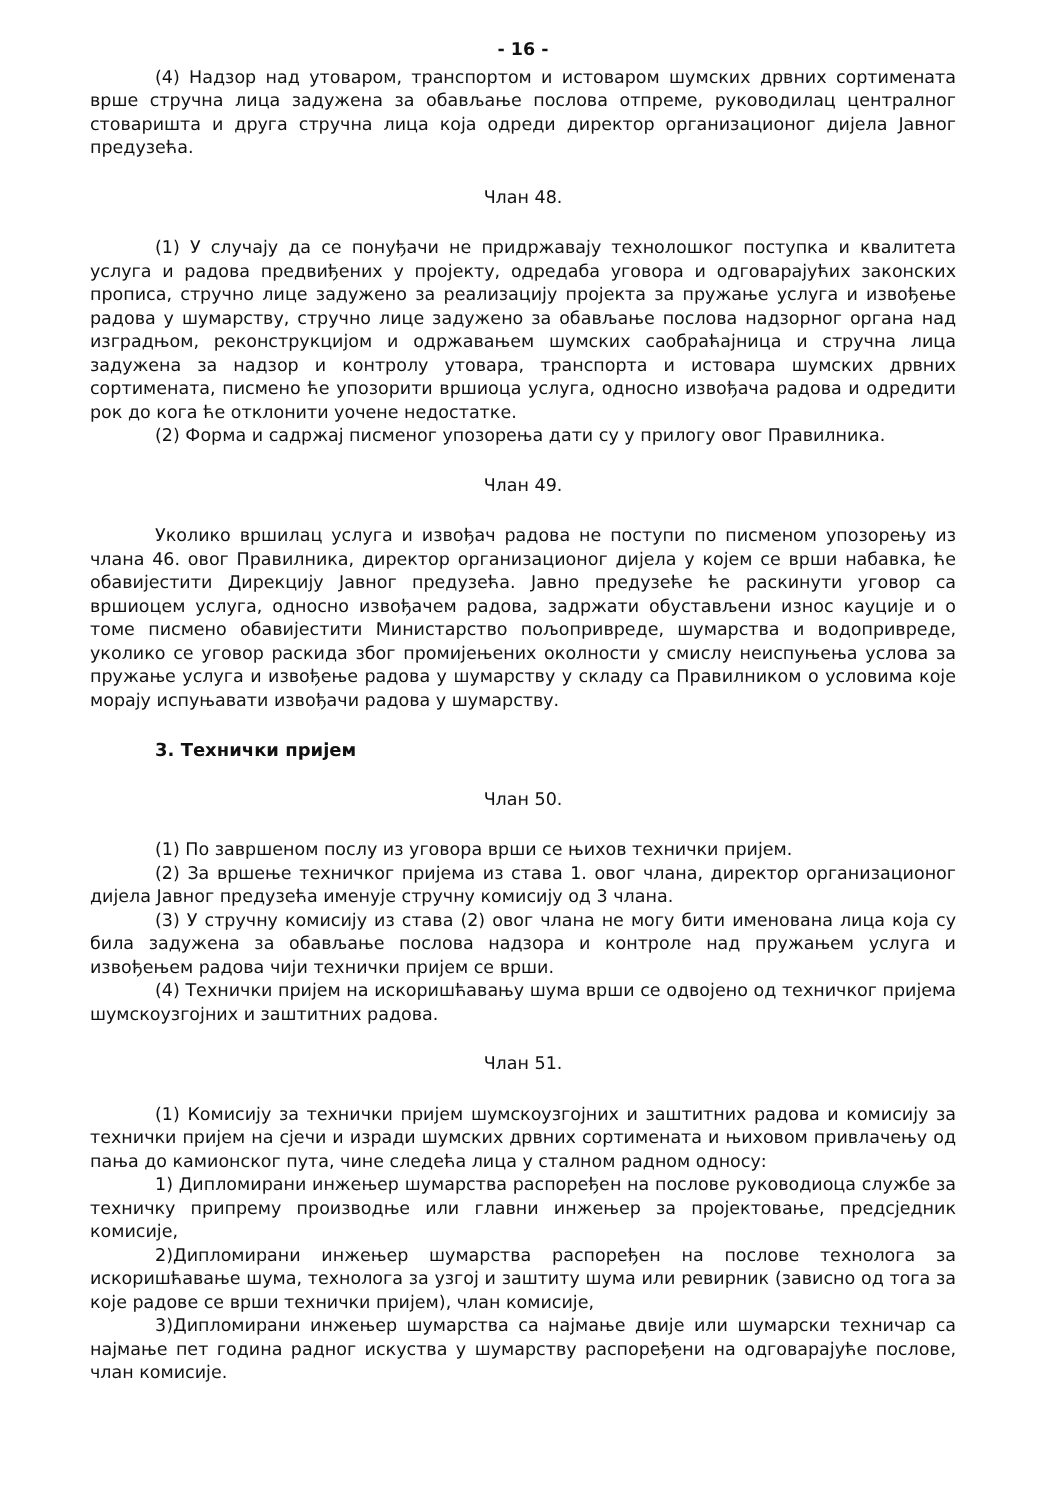- 16 -
(4) Надзор над утоваром, транспортом и истоваром шумских дрвних сортимената врше стручна лица задужена за обављање послова отпреме, руководилац централног стоваришта и друга стручна лица која одреди директор организационог дијела Јавног предузећа.
Члан 48.
(1) У случају да се понуђачи не придржавају технолошког поступка и квалитета услуга и радова предвиђених у пројекту, одредаба уговора и одговарајућих законских прописа, стручно лице задужено за реализацију пројекта за пружање услуга и извођење радова у шумарству, стручно лице задужено за обављање послова надзорног органа над изградњом, реконструкцијом и одржавањем шумских саобраћајница и стручна лица задужена за надзор и контролу утовара, транспорта и истовара шумских дрвних сортимената, писмено ће упозорити вршиоца услуга, односно извођача радова и одредити рок до кога ће отклонити уочене недостатке.
(2) Форма и садржај писменог упозорења дати су у прилогу овог Правилника.
Члан 49.
Уколико вршилац услуга и извођач радова не поступи по писменом упозорењу из члана 46. овог Правилника, директор организационог дијела у којем се врши набавка, ће обавијестити Дирекцију Јавног предузећа. Јавно предузеће ће раскинути уговор са вршиоцем услуга, односно извођачем радова, задржати обустављени износ кауције и о томе писмено обавијестити Министарство пољопривреде, шумарства и водопривреде, уколико се уговор раскида због промијењених околности у смислу неиспуњења услова за пружање услуга и извођење радова у шумарству у складу са Правилником о условима које морају испуњавати извођачи радова у шумарству.
3. Технички пријем
Члан 50.
(1) По завршеном послу из уговора врши се њихов технички пријем.
(2) За вршење техничког пријема из става 1. овог члана, директор организационог дијела Јавног предузећа именује стручну комисију од 3 члана.
(3) У стручну комисију из става (2) овог члана не могу бити именована лица која су била задужена за обављање послова надзора и контроле над пружањем услуга и извођењем радова чији технички пријем се врши.
(4) Технички пријем на искоришћавању шума врши се одвојено од техничког пријема шумскоузгојних и заштитних радова.
Члан 51.
(1) Комисију за технички пријем шумскоузгојних и заштитних радова и комисију за технички пријем на сјечи и изради шумских дрвних сортимената и њиховом привлачењу од пања до камионског пута, чине следећа лица у сталном радном односу:
1) Дипломирани инжењер шумарства распоређен на послове руководиоца службе за техничку припрему производње или главни инжењер за пројектовање, предсједник комисије,
2)Дипломирани инжењер шумарства распоређен на послове технолога за искоришћавање шума, технолога за узгој и заштиту шума или ревирник (зависно од тога за које радове се врши технички пријем), члан комисије,
3)Дипломирани инжењер шумарства са најмање двије или шумарски техничар са најмање пет година радног искуства у шумарству распоређени на одговарајуће послове, члан комисије.